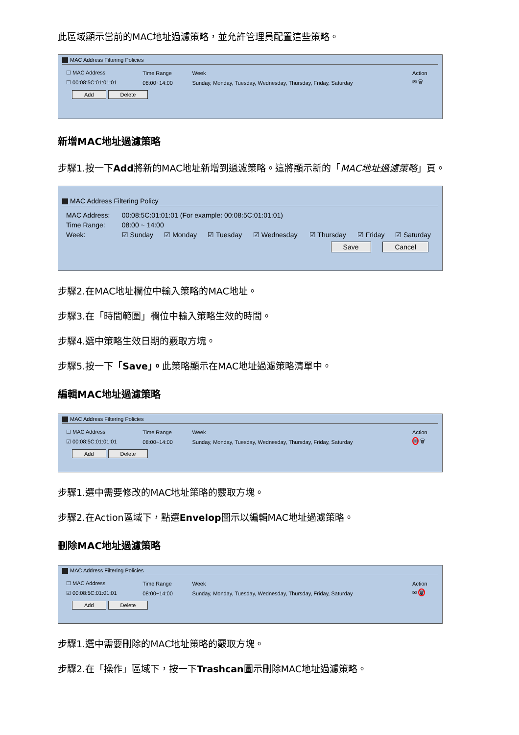此區域顯示當前的MAC地址過濾策略，並允許管理員配置這些策略。
MAC Address Filtering Policies
| ☐ MAC Address | Time Range | Week | Action |
| --- | --- | --- | --- |
| ☐ 00:08:5C:01:01:01 | 08:00~14:00 | Sunday, Monday, Tuesday, Wednesday, Thursday, Friday, Saturday | ✉ 🗑 |
Add Delete
新增MAC地址過濾策略
步驟1.按一下Add將新的MAC地址新增到過濾策略。這將顯示新的「MAC地址過濾策略」頁。
MAC Address Filtering Policy
| MAC Address: | 00:08:5C:01:01:01 (For example: 00:08:5C:01:01:01) | | | | | | |
| Time Range: | 08:00 ~ 14:00 | | | | | | |
| Week: | ☑ Sunday | ☑ Monday | ☑ Tuesday | ☑ Wednesday | ☑ Thursday | ☑ Friday | ☑ Saturday |
Save Cancel
步驟2.在MAC地址欄位中輸入策略的MAC地址。
步驟3.在「時間範圍」欄位中輸入策略生效的時間。
步驟4.選中策略生效日期的覈取方塊。
步驟5.按一下「Save」。此策略顯示在MAC地址過濾策略清單中。
編輯MAC地址過濾策略
MAC Address Filtering Policies
| ☐ MAC Address | Time Range | Week | Action |
| --- | --- | --- | --- |
| ☑ 00:08:5C:01:01:01 | 08:00~14:00 | Sunday, Monday, Tuesday, Wednesday, Thursday, Friday, Saturday | ✉ 🗑 |
Add Delete
步驟1.選中需要修改的MAC地址策略的覈取方塊。
步驟2.在Action區域下，點選Envelop圖示以編輯MAC地址過濾策略。
刪除MAC地址過濾策略
MAC Address Filtering Policies
| ☐ MAC Address | Time Range | Week | Action |
| --- | --- | --- | --- |
| ☑ 00:08:5C:01:01:01 | 08:00~14:00 | Sunday, Monday, Tuesday, Wednesday, Thursday, Friday, Saturday | ✉ 🗑 |
Add Delete
步驟1.選中需要刪除的MAC地址策略的覈取方塊。
步驟2.在「操作」區域下，按一下Trashcan圖示刪除MAC地址過濾策略。